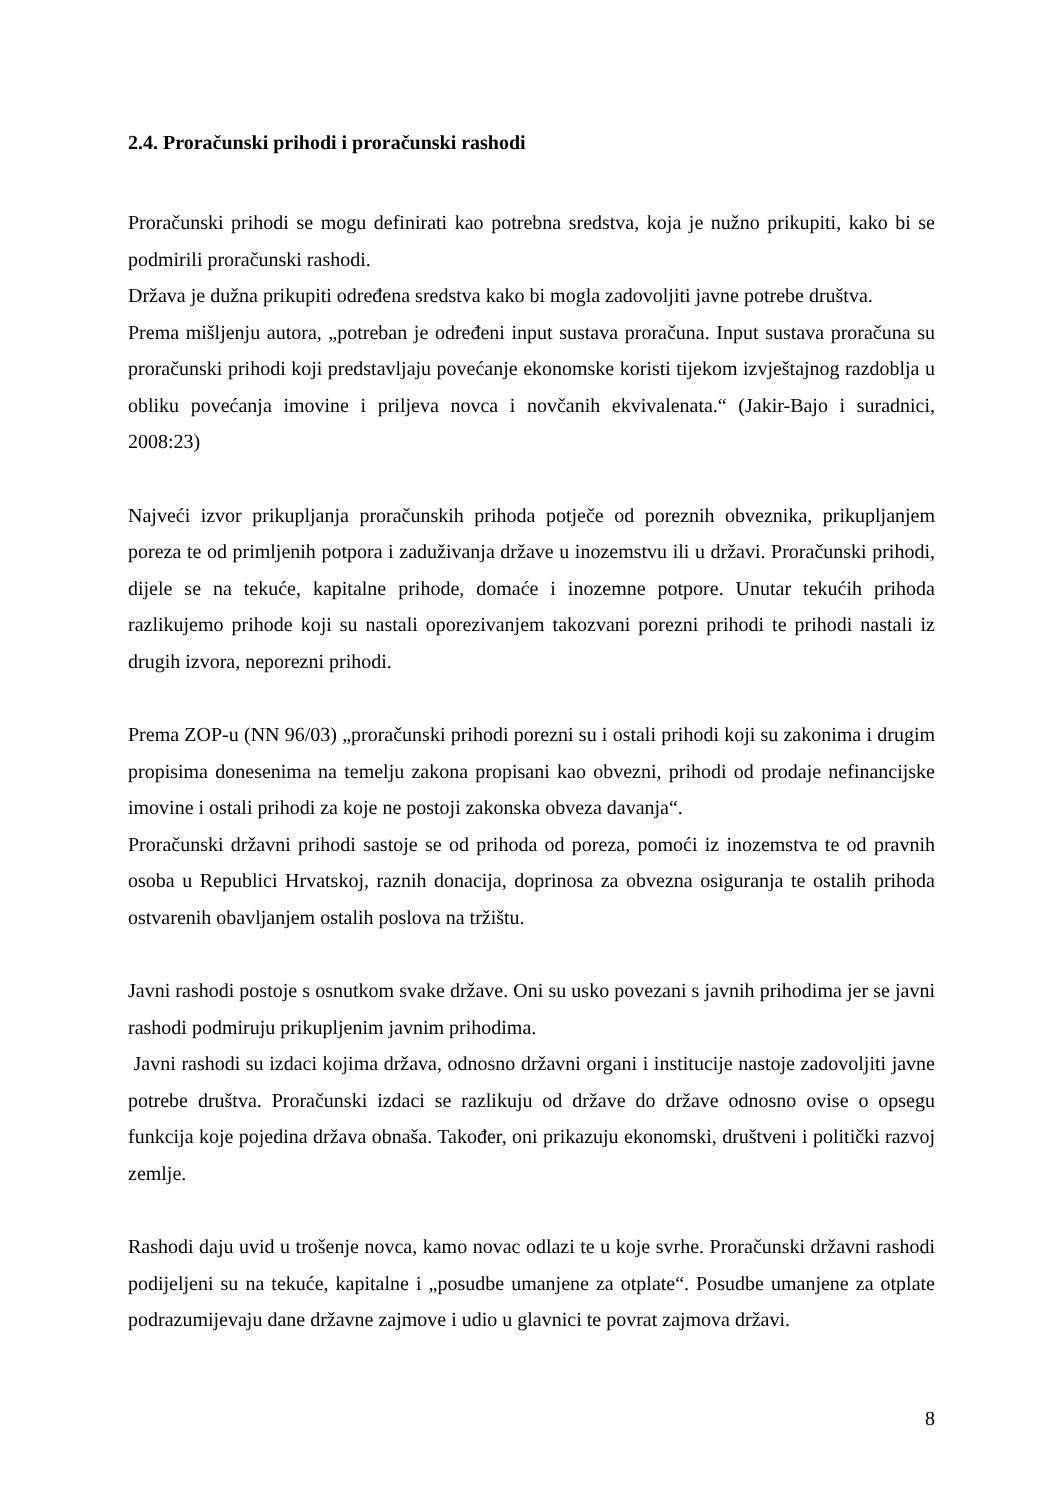2.4. Proračunski prihodi i proračunski rashodi
Proračunski prihodi se mogu definirati kao potrebna sredstva, koja je nužno prikupiti, kako bi se podmirili proračunski rashodi.
Država je dužna prikupiti određena sredstva kako bi mogla zadovoljiti javne potrebe društva.
Prema mišljenju autora, „potreban je određeni input sustava proračuna. Input sustava proračuna su proračunski prihodi koji predstavljaju povećanje ekonomske koristi tijekom izvještajnog razdoblja u obliku povećanja imovine i priljeva novca i novčanih ekvivalenata.“ (Jakir-Bajo i suradnici, 2008:23)
Najveći izvor prikupljanja proračunskih prihoda potječe od poreznih obveznika, prikupljanjem poreza te od primljenih potpora i zaduživanja države u inozemstvu ili u državi. Proračunski prihodi, dijele se na tekuće, kapitalne prihode, domaće i inozemne potpore. Unutar tekućih prihoda razlikujemo prihode koji su nastali oporezivanjem takozvani porezni prihodi te prihodi nastali iz drugih izvora, neporezni prihodi.
Prema ZOP-u (NN 96/03) „proračunski prihodi porezni su i ostali prihodi koji su zakonima i drugim propisima donesenima na temelju zakona propisani kao obvezni, prihodi od prodaje nefinancijske imovine i ostali prihodi za koje ne postoji zakonska obveza davanja“.
Proračunski državni prihodi sastoje se od prihoda od poreza, pomoći iz inozemstva te od pravnih osoba u Republici Hrvatskoj, raznih donacija, doprinosa za obvezna osiguranja te ostalih prihoda ostvarenih obavljanjem ostalih poslova na tržištu.
Javni rashodi postoje s osnutkom svake države. Oni su usko povezani s javnih prihodima jer se javni rashodi podmiruju prikupljenim javnim prihodima.
Javni rashodi su izdaci kojima država, odnosno državni organi i institucije nastoje zadovoljiti javne potrebe društva. Proračunski izdaci se razlikuju od države do države odnosno ovise o opsegu funkcija koje pojedina država obnaša. Također, oni prikazuju ekonomski, društveni i politički razvoj zemlje.
Rashodi daju uvid u trošenje novca, kamo novac odlazi te u koje svrhe. Proračunski državni rashodi podijeljeni su na tekuće, kapitalne i „posudbe umanjene za otplate“. Posudbe umanjene za otplate podrazumijevaju dane državne zajmove i udio u glavnici te povrat zajmova državi.
8